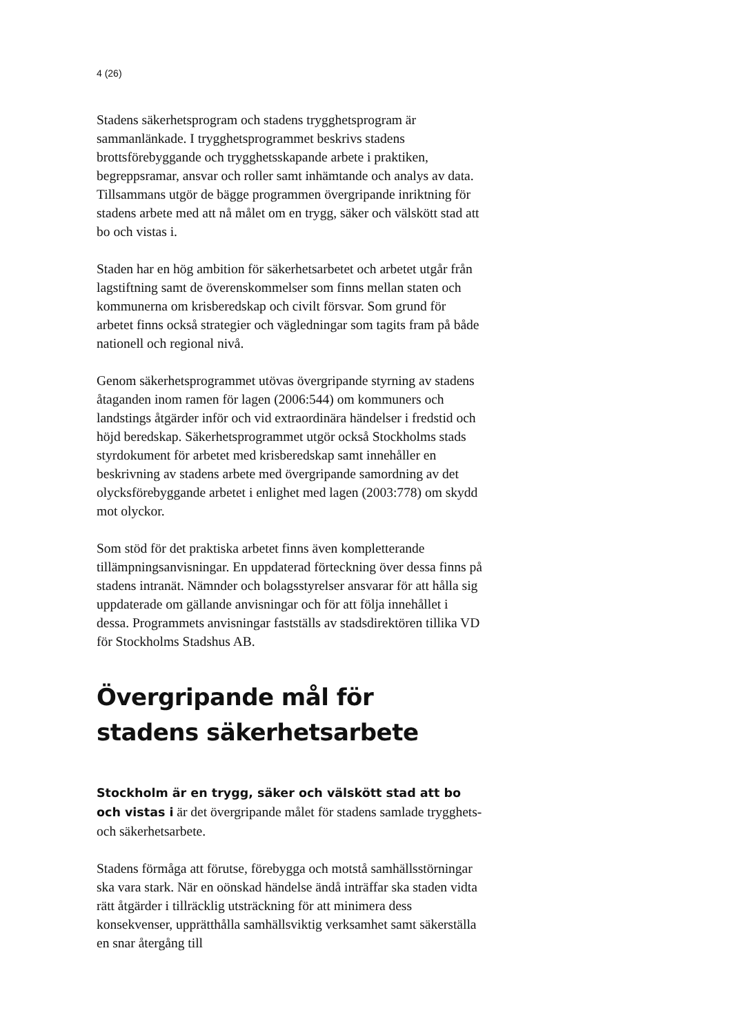4 (26)
Stadens säkerhetsprogram och stadens trygghetsprogram är sammanlänkade. I trygghetsprogrammet beskrivs stadens brottsförebyggande och trygghetsskapande arbete i praktiken, begreppsramar, ansvar och roller samt inhämtande och analys av data. Tillsammans utgör de bägge programmen övergripande inriktning för stadens arbete med att nå målet om en trygg, säker och välskött stad att bo och vistas i.
Staden har en hög ambition för säkerhetsarbetet och arbetet utgår från lagstiftning samt de överenskommelser som finns mellan staten och kommunerna om krisberedskap och civilt försvar. Som grund för arbetet finns också strategier och vägledningar som tagits fram på både nationell och regional nivå.
Genom säkerhetsprogrammet utövas övergripande styrning av stadens åtaganden inom ramen för lagen (2006:544) om kommuners och landstings åtgärder inför och vid extraordinära händelser i fredstid och höjd beredskap. Säkerhetsprogrammet utgör också Stockholms stads styrdokument för arbetet med krisberedskap samt innehåller en beskrivning av stadens arbete med övergripande samordning av det olycksförebyggande arbetet i enlighet med lagen (2003:778) om skydd mot olyckor.
Som stöd för det praktiska arbetet finns även kompletterande tillämpningsanvisningar. En uppdaterad förteckning över dessa finns på stadens intranät. Nämnder och bolagsstyrelser ansvarar för att hålla sig uppdaterade om gällande anvisningar och för att följa innehållet i dessa. Programmets anvisningar fastställs av stadsdirektören tillika VD för Stockholms Stadshus AB.
Övergripande mål för stadens säkerhetsarbete
Stockholm är en trygg, säker och välskött stad att bo och vistas i är det övergripande målet för stadens samlade trygghets- och säkerhetsarbete.
Stadens förmåga att förutse, förebygga och motstå samhällsstörningar ska vara stark. När en oönskad händelse ändå inträffar ska staden vidta rätt åtgärder i tillräcklig utsträckning för att minimera dess konsekvenser, upprätthålla samhällsviktig verksamhet samt säkerställa en snar återgång till